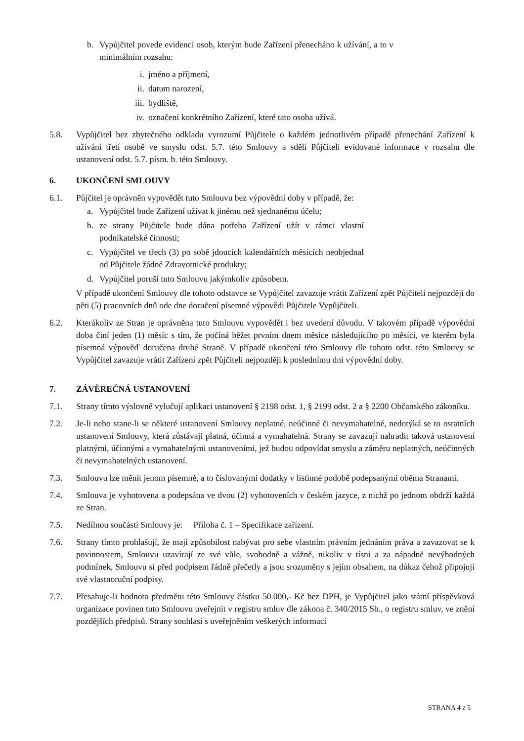b. Vypůjčitel povede evidenci osob, kterým bude Zařízení přenecháno k užívání, a to v minimálním rozsahu:
i. jméno a příjmení,
ii. datum narození,
iii. bydliště,
iv. označení konkrétního Zařízení, které tato osoba užívá.
5.8. Vypůjčitel bez zbytečného odkladu vyrozumí Půjčitele o každém jednotlivém případě přenechání Zařízení k užívání třetí osobě ve smyslu odst. 5.7. této Smlouvy a sdělí Půjčiteli evidované informace v rozsahu dle ustanovení odst. 5.7. písm. b. této Smlouvy.
6. UKONČENÍ SMLOUVY
6.1. Půjčitel je oprávněn vypovědět tuto Smlouvu bez výpovědní doby v případě, že:
a. Vypůjčitel bude Zařízení užívat k jinému než sjednanému účelu;
b. ze strany Půjčitele bude dána potřeba Zařízení užít v rámci vlastní podnikatelské činnosti;
c. Vypůjčitel ve třech (3) po sobě jdoucích kalendářních měsících neobjednal od Půjčitele žádné Zdravotnické produkty;
d. Vypůjčitel poruší tuto Smlouvu jakýmkoliv způsobem.
V případě ukončení Smlouvy dle tohoto odstavce se Vypůjčitel zavazuje vrátit Zařízení zpět Půjčiteli nejpozději do pěti (5) pracovních dnů ode dne doručení písemné výpovědi Půjčitele Vypůjčiteli.
6.2. Kterákoliv ze Stran je oprávněna tuto Smlouvu vypovědět i bez uvedení důvodu. V takovém případě výpovědní doba činí jeden (1) měsíc s tím, že počíná běžet prvním dnem měsíce následujícího po měsíci, ve kterém byla písemná výpověď doručena druhé Straně. V případě ukončení této Smlouvy dle tohoto odst. této Smlouvy se Vypůjčitel zavazuje vrátit Zařízení zpět Půjčiteli nejpozději k poslednímu dni výpovědní doby.
7. ZÁVĚREČNÁ USTANOVENÍ
7.1. Strany tímto výslovně vylučují aplikaci ustanovení § 2198 odst. 1, § 2199 odst. 2 a § 2200 Občanského zákoníku.
7.2. Je-li nebo stane-li se některé ustanovení Smlouvy neplatné, neúčinné či nevymahatelné, nedotýká se to ostatních ustanovení Smlouvy, která zůstávají platná, účinná a vymahatelná. Strany se zavazují nahradit taková ustanovení platnými, účinnými a vymahatelnými ustanoveními, jež budou odpovídat smyslu a záměru neplatných, neúčinných či nevymahatelných ustanovení.
7.3. Smlouvu lze měnit jenom písemně, a to číslovanými dodatky v listinné podobě podepsanými oběma Stranami.
7.4. Smlouva je vyhotovena a podepsána ve dvou (2) vyhotoveních v českém jazyce, z nichž po jednom obdrží každá ze Stran.
7.5. Nedílnou součástí Smlouvy je: Příloha č. 1 – Specifikace zařízení.
7.6. Strany tímto prohlašují, že mají způsobilost nabývat pro sebe vlastním právním jednáním práva a zavazovat se k povinnostem, Smlouvu uzavírají ze své vůle, svobodně a vážně, nikoliv v tísni a za nápadně nevýhodných podmínek, Smlouvu si před podpisem řádně přečetly a jsou srozuměny s jejím obsahem, na důkaz čehož připojují své vlastnoruční podpisy.
7.7. Přesahuje-li hodnota předmětu této Smlouvy částku 50.000,- Kč bez DPH, je Vypůjčitel jako státní příspěvková organizace povinen tuto Smlouvu uveřejnit v registru smluv dle zákona č. 340/2015 Sb., o registru smluv, ve znění pozdějších předpisů. Strany souhlasí s uveřejněním veškerých informací
STRANA 4 z 5